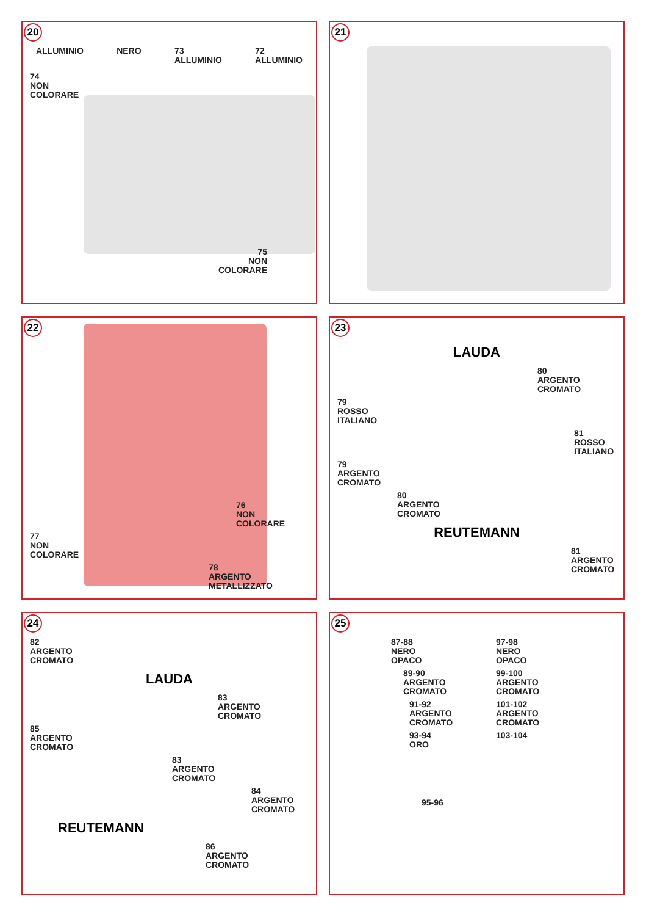20
ALLUMINIO NERO 73
ALLUMINIO
72
ALLUMINIO
74
NON
COLORARE
75
NON
COLORARE
21
22
76
NON
COLORARE
77
NON
COLORARE
78
ARGENTO
METALLIZZATO
23
LAUDA
80
ARGENTO
CROMATO
79
ROSSO
ITALIANO
81
ROSSO
ITALIANO
79
ARGENTO
CROMATO
80
ARGENTO
CROMATO
REUTEMANN
81
ARGENTO
CROMATO
24
82
ARGENTO
CROMATO
LAUDA
83
ARGENTO
CROMATO
85
ARGENTO
CROMATO
83
ARGENTO
CROMATO
84
ARGENTO
CROMATO
REUTEMANN
86
ARGENTO
CROMATO
25
87-88
NERO
OPACO
89-90
ARGENTO
CROMATO
91-92
ARGENTO
CROMATO
93-94
ORO
95-96
97-98
NERO
OPACO
99-100
ARGENTO
CROMATO
101-102
ARGENTO
CROMATO
103-104